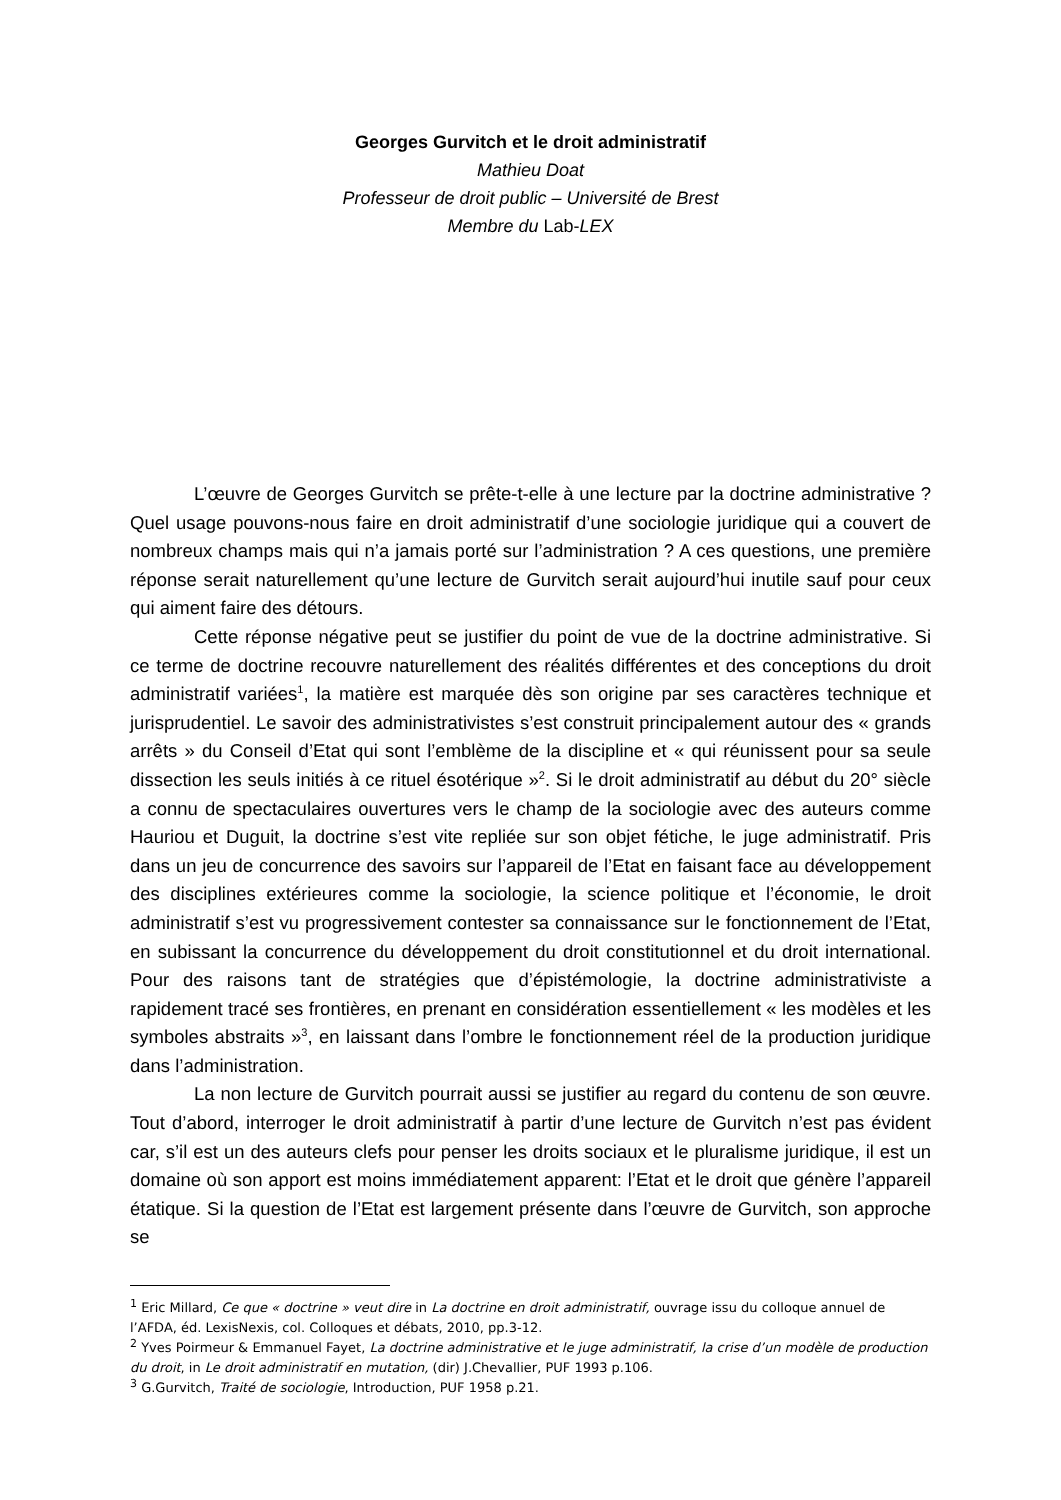Georges Gurvitch et le droit administratif
Mathieu Doat
Professeur de droit public – Université de Brest
Membre du Lab-LEX
L’œuvre de Georges Gurvitch se prête-t-elle à une lecture par la doctrine administrative ? Quel usage pouvons-nous faire en droit administratif d’une sociologie juridique qui a couvert de nombreux champs mais qui n’a jamais porté sur l’administration ? A ces questions, une première réponse serait naturellement qu’une lecture de Gurvitch serait aujourd’hui inutile sauf pour ceux qui aiment faire des détours.
Cette réponse négative peut se justifier du point de vue de la doctrine administrative. Si ce terme de doctrine recouvre naturellement des réalités différentes et des conceptions du droit administratif variées<sup>1</sup>, la matière est marquée dès son origine par ses caractères technique et jurisprudentiel. Le savoir des administrativistes s’est construit principalement autour des « grands arrêts » du Conseil d’Etat qui sont l’emblème de la discipline et « qui réunissent pour sa seule dissection les seuls initiés à ce rituel ésotérique »<sup>2</sup>. Si le droit administratif au début du 20° siècle a connu de spectaculaires ouvertures vers le champ de la sociologie avec des auteurs comme Hauriou et Duguit, la doctrine s’est vite repliée sur son objet fétiche, le juge administratif. Pris dans un jeu de concurrence des savoirs sur l’appareil de l’Etat en faisant face au développement des disciplines extérieures comme la sociologie, la science politique et l’économie, le droit administratif s’est vu progressivement contester sa connaissance sur le fonctionnement de l’Etat, en subissant la concurrence du développement du droit constitutionnel et du droit international. Pour des raisons tant de stratégies que d’épistémologie, la doctrine administrativiste a rapidement tracé ses frontières, en prenant en considération essentiellement « les modèles et les symboles abstraits »<sup>3</sup>, en laissant dans l’ombre le fonctionnement réel de la production juridique dans l’administration.
La non lecture de Gurvitch pourrait aussi se justifier au regard du contenu de son œuvre. Tout d’abord, interroger le droit administratif à partir d’une lecture de Gurvitch n’est pas évident car, s’il est un des auteurs clefs pour penser les droits sociaux et le pluralisme juridique, il est un domaine où son apport est moins immédiatement apparent: l’Etat et le droit que génère l’appareil étatique. Si la question de l’Etat est largement présente dans l’œuvre de Gurvitch, son approche se
<sup>1</sup> Eric Millard, Ce que « doctrine » veut dire in La doctrine en droit administratif, ouvrage issu du colloque annuel de l’AFDA, éd. LexisNexis, col. Colloques et débats, 2010, pp.3-12.
<sup>2</sup> Yves Poirmeur & Emmanuel Fayet, La doctrine administrative et le juge administratif, la crise d’un modèle de production du droit, in Le droit administratif en mutation, (dir) J.Chevallier, PUF 1993 p.106.
<sup>3</sup> G.Gurvitch, Traité de sociologie, Introduction, PUF 1958 p.21.